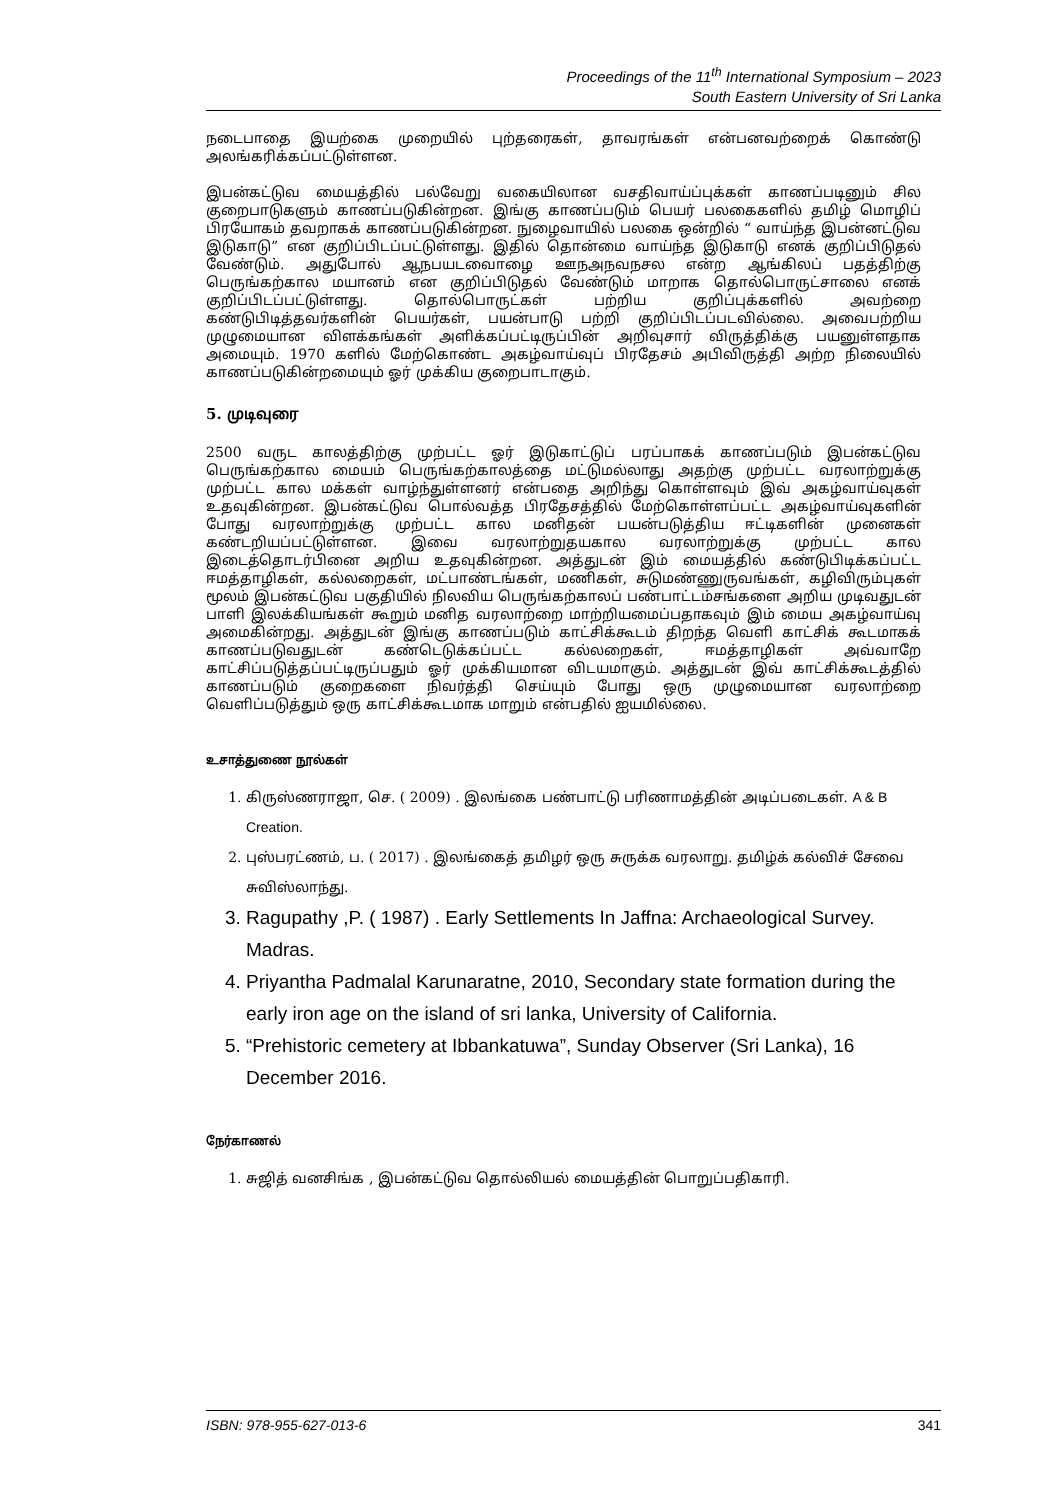Proceedings of the 11<sup>th</sup> International Symposium – 2023
South Eastern University of Sri Lanka
நடைபாதை இயற்கை முறையில் புற்தரைகள், தாவரங்கள் என்பனவற்றைக் கொண்டு அலங்கரிக்கப்பட்டுள்ளன.
இபன்கட்டுவ மையத்தில் பல்வேறு வகையிலான வசதிவாய்ப்புக்கள் காணப்படினும் சில குறைபாடுகளும் காணப்படுகின்றன. இங்கு காணப்படும் பெயர் பலகைகளில் தமிழ் மொழிப் பிரயோகம் தவறாகக் காணப்படுகின்றன. நுழைவாயில் பலகை ஒன்றில் “ வாய்ந்த இபன்னட்டுவ இடுகாடு” என குறிப்பிடப்பட்டுள்ளது. இதில் தொன்மை வாய்ந்த இடுகாடு எனக் குறிப்பிடுதல் வேண்டும். அதுபோல் ஆநபயடவைாழை ஊநஅநவநசல என்ற ஆங்கிலப் பதத்திற்கு பெருங்கற்கால மயானம் என குறிப்பிடுதல் வேண்டும் மாறாக தொல்பொருட்சாலை எனக் குறிப்பிடப்பட்டுள்ளது. தொல்பொருட்கள் பற்றிய குறிப்புக்களில் அவற்றை கண்டுபிடித்தவர்களின் பெயர்கள், பயன்பாடு பற்றி குறிப்பிடப்படவில்லை. அவைபற்றிய முழுமையான விளக்கங்கள் அளிக்கப்பட்டிருப்பின் அறிவுசார் விருத்திக்கு பயனுள்ளதாக அமையும். 1970 களில் மேற்கொண்ட அகழ்வாய்வுப் பிரதேசம் அபிவிருத்தி அற்ற நிலையில் காணப்படுகின்றமையும் ஓர் முக்கிய குறைபாடாகும்.
5. முடிவுரை
2500 வருட காலத்திற்கு முற்பட்ட ஓர் இடுகாட்டுப் பரப்பாகக் காணப்படும் இபன்கட்டுவ பெருங்கற்கால மையம் பெருங்கற்காலத்தை மட்டுமல்லாது அதற்கு முற்பட்ட வரலாற்றுக்கு முற்பட்ட கால மக்கள் வாழ்ந்துள்ளனர் என்பதை அறிந்து கொள்ளவும் இவ் அகழ்வாய்வுகள் உதவுகின்றன. இபன்கட்டுவ பொல்வத்த பிரதேசத்தில் மேற்கொள்ளப்பட்ட அகழ்வாய்வுகளின் போது வரலாற்றுக்கு முற்பட்ட கால மனிதன் பயன்படுத்திய ஈட்டிகளின் முனைகள் கண்டறியப்பட்டுள்ளன. இவை வரலாற்றுதயகால வரலாற்றுக்கு முற்பட்ட கால இடைத்தொடர்பினை அறிய உதவுகின்றன. அத்துடன் இம் மையத்தில் கண்டுபிடிக்கப்பட்ட ஈமத்தாழிகள், கல்லறைகள், மட்பாண்டங்கள், மணிகள், சுடுமண்ணுருவங்கள், கழிவிரும்புகள் மூலம் இபன்கட்டுவ பகுதியில் நிலவிய பெருங்கற்காலப் பண்பாட்டம்சங்களை அறிய முடிவதுடன் பாளி இலக்கியங்கள் கூறும் மனித வரலாற்றை மாற்றியமைப்பதாகவும் இம் மைய அகழ்வாய்வு அமைகின்றது. அத்துடன் இங்கு காணப்படும் காட்சிக்கூடம் திறந்த வெளி காட்சிக் கூடமாகக் காணப்படுவதுடன் கண்டெடுக்கப்பட்ட கல்லறைகள், ஈமத்தாழிகள் அவ்வாறே காட்சிப்படுத்தப்பட்டிருப்பதும் ஓர் முக்கியமான விடயமாகும். அத்துடன் இவ் காட்சிக்கூடத்தில் காணப்படும் குறைகளை நிவர்த்தி செய்யும் போது ஒரு முழுமையான வரலாற்றை வெளிப்படுத்தும் ஒரு காட்சிக்கூடமாக மாறும் என்பதில் ஐயமில்லை.
உசாத்துணை நூல்கள்
1. கிருஸ்ணராஜா, செ. ( 2009) . இலங்கை பண்பாட்டு பரிணாமத்தின் அடிப்படைகள். A & B Creation.
2. புஸ்பரட்ணம், ப. ( 2017) . இலங்கைத் தமிழர் ஒரு சுருக்க வரலாறு. தமிழ்க் கல்விச் சேவை சுவிஸ்லாந்து.
3. Ragupathy ,P. ( 1987) . Early Settlements In Jaffna: Archaeological Survey. Madras.
4. Priyantha Padmalal Karunaratne, 2010, Secondary state formation during the early iron age on the island of sri lanka, University of California.
5. “Prehistoric cemetery at Ibbankatuwa”, Sunday Observer (Sri Lanka), 16 December 2016.
நேர்காணல்
1. சுஜித் வனசிங்க , இபன்கட்டுவ தொல்லியல் மையத்தின் பொறுப்பதிகாரி.
ISBN: 978-955-627-013-6 341